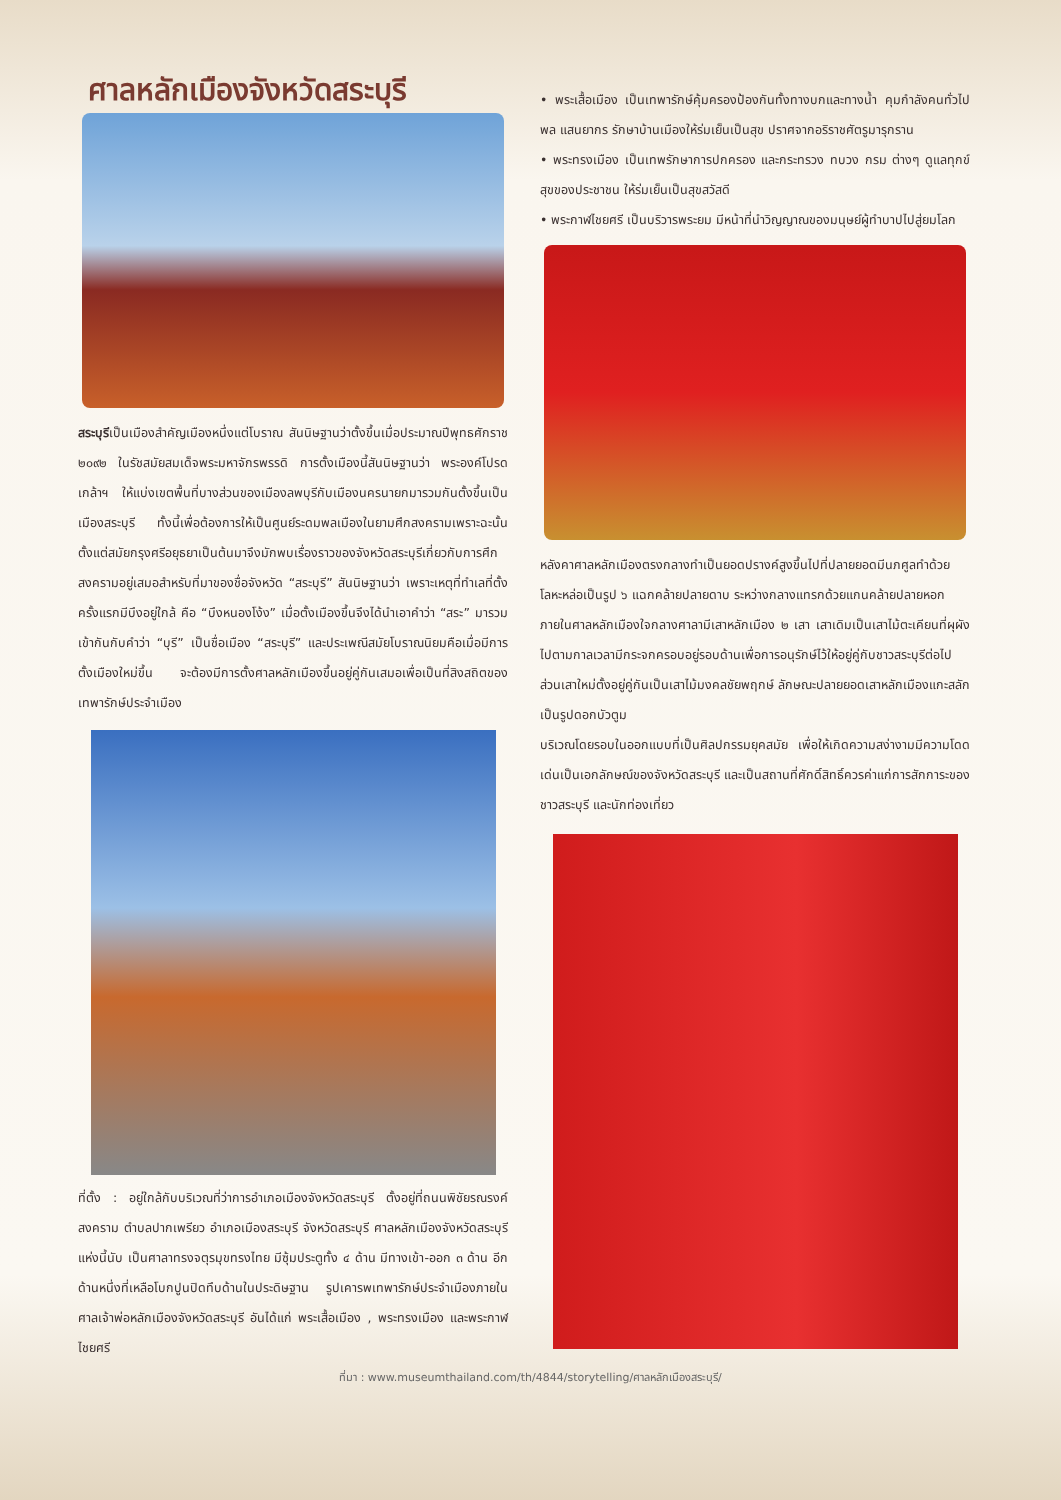ศาลหลักเมืองจังหวัดสระบุรี
สระบุรีเป็นเมืองสำคัญเมืองหนึ่งแต่โบราณ สันนิษฐานว่าตั้งขึ้นเมื่อประมาณปีพุทธศักราช ๒๐๙๒ ในรัชสมัยสมเด็จพระมหาจักรพรรดิ การตั้งเมืองนี้สันนิษฐานว่า พระองค์โปรดเกล้าฯ ให้แบ่งเขตพื้นที่บางส่วนของเมืองลพบุรีกับเมืองนครนายกมารวมกันตั้งขึ้นเป็นเมืองสระบุรี ทั้งนี้เพื่อต้องการให้เป็นศูนย์ระดมพลเมืองในยามศึกสงครามเพราะฉะนั้นตั้งแต่สมัยกรุงศรีอยุธยาเป็นต้นมาจึงมักพบเรื่องราวของจังหวัดสระบุรีเกี่ยวกับการศึกสงครามอยู่เสมอสำหรับที่มาของชื่อจังหวัด “สระบุรี” สันนิษฐานว่า เพราะเหตุที่ทำเลที่ตั้งครั้งแรกมีบึงอยู่ใกล้ คือ “บึงหนองโง้ง” เมื่อตั้งเมืองขึ้นจึงได้นำเอาคำว่า “สระ” มารวมเข้ากันกับคำว่า “บุรี” เป็นชื่อเมือง “สระบุรี” และประเพณีสมัยโบราณนิยมคือเมื่อมีการตั้งเมืองใหม่ขึ้น จะต้องมีการตั้งศาลหลักเมืองขึ้นอยู่คู่กันเสมอเพื่อเป็นที่สิงสถิตของเทพารักษ์ประจำเมือง
ที่ตั้ง : อยู่ใกล้กับบริเวณที่ว่าการอำเภอเมืองจังหวัดสระบุรี ตั้งอยู่ที่ถนนพิชัยรณรงค์สงคราม ตำบลปากเพรียว อำเภอเมืองสระบุรี จังหวัดสระบุรี ศาลหลักเมืองจังหวัดสระบุรีแห่งนี้นับ เป็นศาลาทรงจตุรมุขทรงไทย มีซุ้มประตูทั้ง ๔ ด้าน มีทางเข้า-ออก ๓ ด้าน อีกด้านหนึ่งที่เหลือโบกปูนปิดทึบด้านในประดิษฐาน รูปเคารพเทพารักษ์ประจำเมืองภายในศาลเจ้าพ่อหลักเมืองจังหวัดสระบุรี อันได้แก่ พระเสื้อเมือง , พระทรงเมือง และพระกาฬไชยศรี
• พระเสื้อเมือง เป็นเทพารักษ์คุ้มครองป้องกันทั้งทางบกและทางน้ำ คุมกำลังคนทั่วไปพล แสนยากร รักษาบ้านเมืองให้ร่มเย็นเป็นสุข ปราศจากอริราชศัตรูมารุกราน
• พระทรงเมือง เป็นเทพรักษาการปกครอง และกระทรวง ทบวง กรม ต่างๆ ดูแลทุกข์สุขของประชาชน ให้ร่มเย็นเป็นสุขสวัสดี
• พระกาฬไชยศรี เป็นบริวารพระยม มีหน้าที่นำวิญญาณของมนุษย์ผู้ทำบาปไปสู่ยมโลก
หลังคาศาลหลักเมืองตรงกลางทำเป็นยอดปรางค์สูงขึ้นไปที่ปลายยอดมีนภศูลทำด้วยโลหะหล่อเป็นรูป ๖ แฉกคล้ายปลายดาบ ระหว่างกลางแทรกด้วยแกนคล้ายปลายหอก
ภายในศาลหลักเมืองใจกลางศาลามีเสาหลักเมือง ๒ เสา เสาเดิมเป็นเสาไม้ตะเคียนที่ผุผังไปตามกาลเวลามีกระจกครอบอยู่รอบด้านเพื่อการอนุรักษ์ไว้ให้อยู่คู่กับชาวสระบุรีต่อไป ส่วนเสาใหม่ตั้งอยู่คู่กันเป็นเสาไม้มงคลชัยพฤกษ์ ลักษณะปลายยอดเสาหลักเมืองแกะสลักเป็นรูปดอกบัวตูม
บริเวณโดยรอบในออกแบบที่เป็นศิลปกรรมยุคสมัย เพื่อให้เกิดความสง่างามมีความโดดเด่นเป็นเอกลักษณ์ของจังหวัดสระบุรี และเป็นสถานที่ศักดิ์สิทธิ์ควรค่าแก่การสักการะของชาวสระบุรี และนักท่องเที่ยว
ที่มา : www.museumthailand.com/th/4844/storytelling/ศาลหลักเมืองสระบุรี/